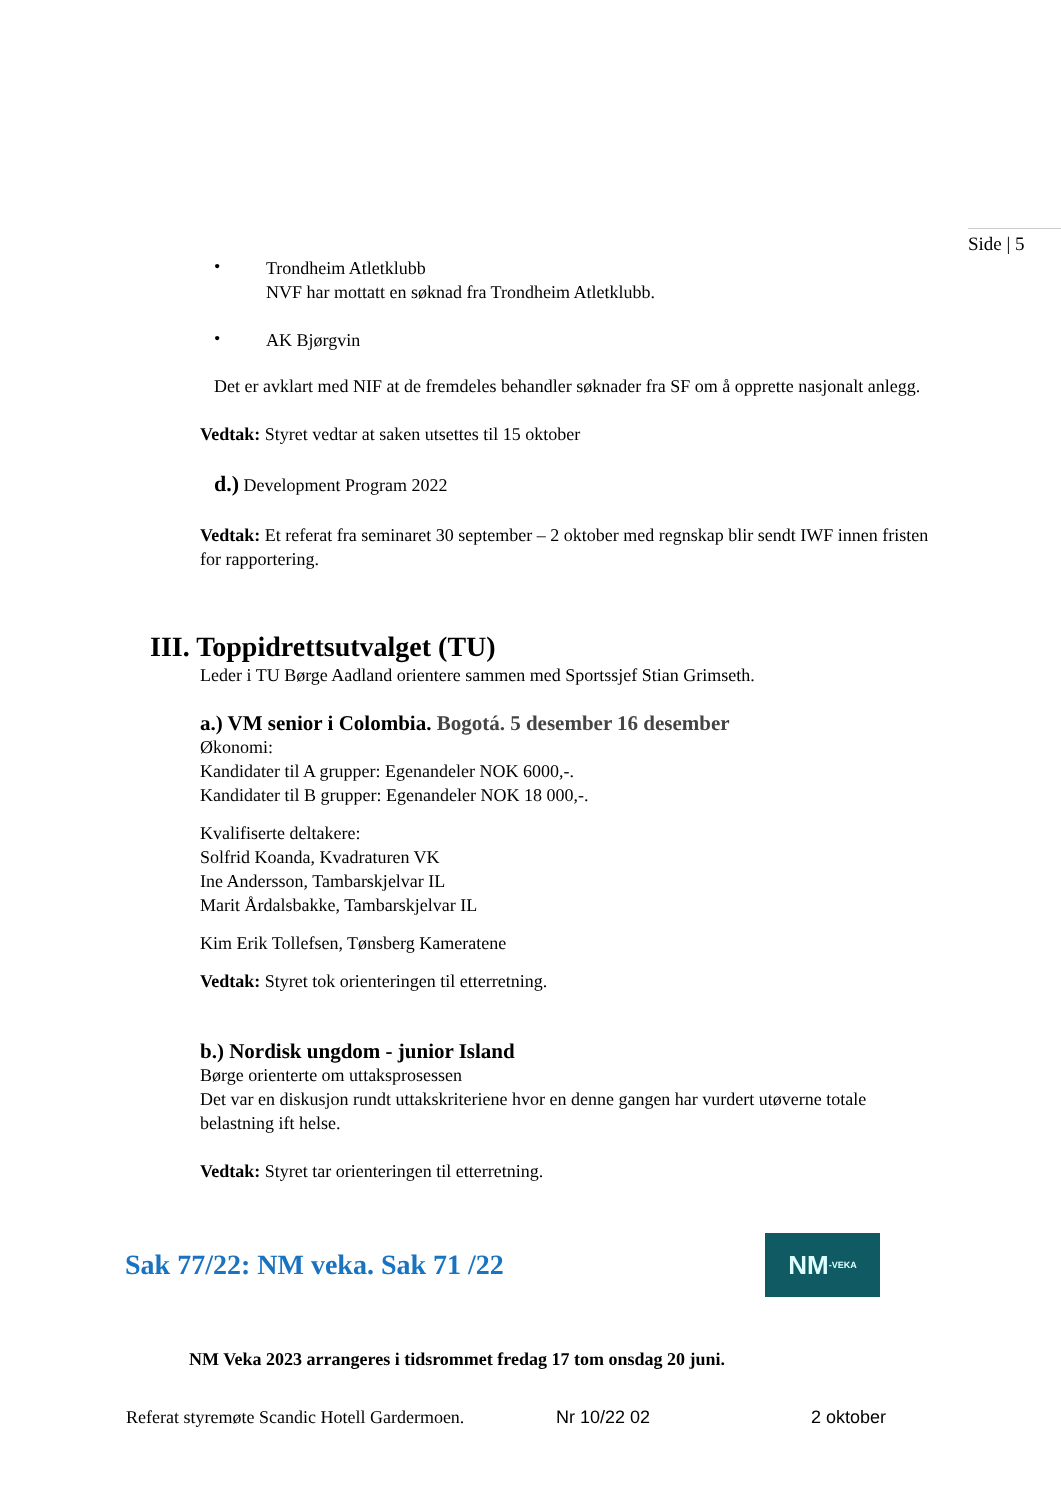Side | 5
•
Trondheim Atletklubb
NVF har mottatt en søknad fra Trondheim Atletklubb.
•
AK Bjørgvin
Det er avklart med NIF at de fremdeles behandler søknader fra SF om å opprette nasjonalt anlegg.
Vedtak: Styret vedtar at saken utsettes til 15 oktober
d.) Development Program 2022
Vedtak: Et referat fra seminaret 30 september – 2 oktober med regnskap blir sendt IWF innen fristen for rapportering.
III. Toppidrettsutvalget (TU)
Leder i TU Børge Aadland orientere sammen med Sportssjef Stian Grimseth.
a.) VM senior i Colombia. Bogotá. 5 desember 16 desember
Økonomi:
Kandidater til A grupper: Egenandeler NOK 6000,-.
Kandidater til B grupper: Egenandeler NOK 18 000,-.
Kvalifiserte deltakere:
Solfrid Koanda, Kvadraturen VK
Ine Andersson, Tambarskjelvar IL
Marit Årdalsbakke, Tambarskjelvar IL
Kim Erik Tollefsen, Tønsberg Kameratene
Vedtak: Styret tok orienteringen til etterretning.
b.) Nordisk ungdom - junior Island
Børge orienterte om uttaksprosessen
Det var en diskusjon rundt uttakskriteriene hvor en denne gangen har vurdert utøverne totale belastning ift helse.
Vedtak: Styret tar orienteringen til etterretning.
Sak 77/22: NM veka. Sak 71 /22
NM -VEKA
NM Veka 2023 arrangeres i tidsrommet fredag 17 tom onsdag 20 juni.
Referat styremøte Scandic Hotell Gardermoen. Nr 10/22 02 2 oktober